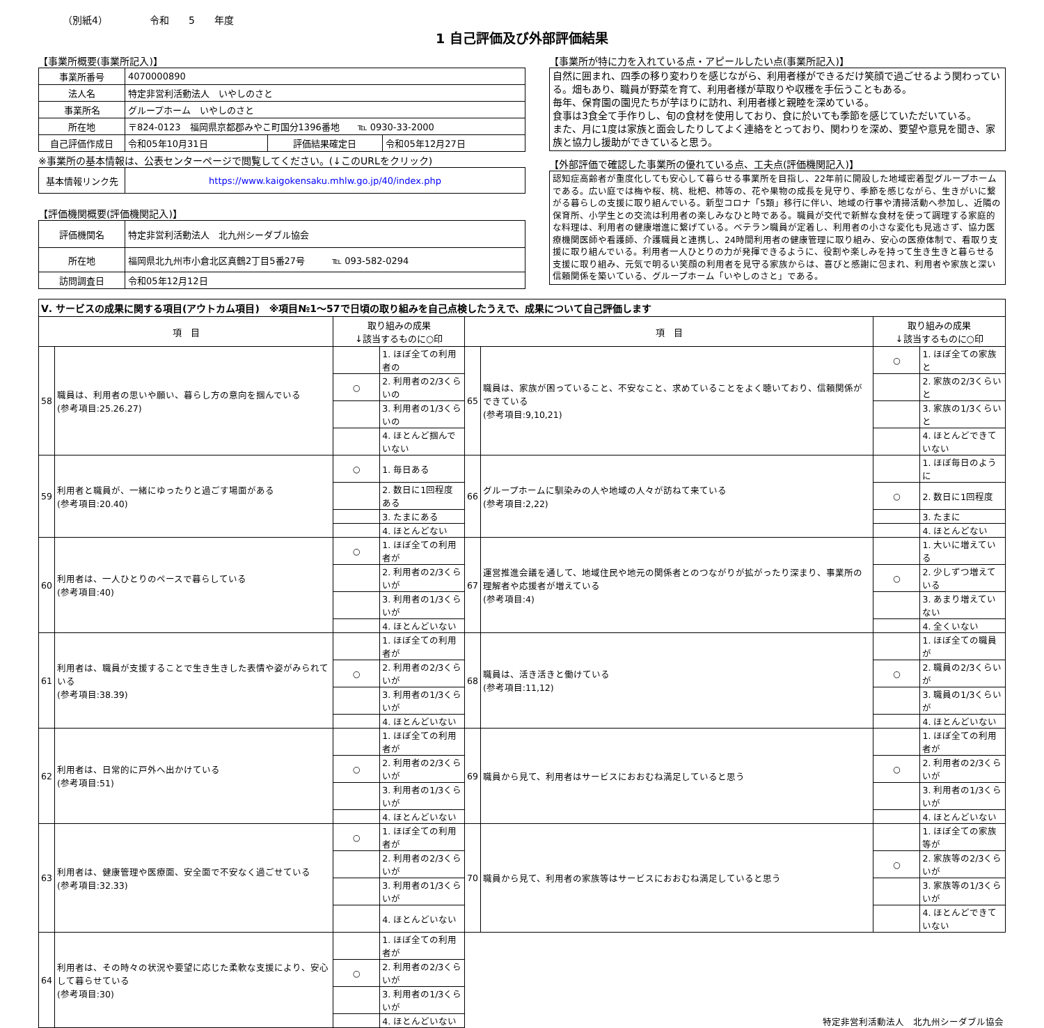（別紙4） 令和　　5　　年度
1 自己評価及び外部評価結果
【事業所概要(事業所記入)】
| 事業所番号 | 4070000890 | | |
| 法人名 | 特定非営利活動法人 いやしのさと | | |
| 事業所名 | グループホーム いやしのさと | | |
| 所在地 | 〒824-0123 福岡県京都郡みやこ町国分1396番地 ℡ 0930-33-2000 | | |
| 自己評価作成日 | 令和05年10月31日 | 評価結果確定日 | 令和05年12月27日 |
※事業所の基本情報は、公表センターページで閲覧してください。(↓このURLをクリック)
| 基本情報リンク先 | https://www.kaigokensaku.mhlw.go.jp/40/index.php |
【評価機関概要(評価機関記入)】
| 評価機関名 | 特定非営利活動法人 北九州シーダブル協会 |
| 所在地 | 福岡県北九州市小倉北区真鶴2丁目5番27号 ℡ 093-582-0294 |
| 訪問調査日 | 令和05年12月12日 |
【事業所が特に力を入れている点・アピールしたい点(事業所記入)】
自然に囲まれ、四季の移り変わりを感じながら、利用者様ができるだけ笑顔で過ごせるよう関わっている。畑もあり、職員が野菜を育て、利用者様が草取りや収穫を手伝うこともある。
毎年、保育園の園児たちが芋ほりに訪れ、利用者様と親睦を深めている。
食事は3食全て手作りし、旬の食材を使用しており、食に於いても季節を感じていただいている。
また、月に1度は家族と面会したりしてよく連絡をとっており、関わりを深め、要望や意見を聞き、家族と協力し援助ができていると思う。
【外部評価で確認した事業所の優れている点、工夫点(評価機関記入)】
認知症高齢者が重度化しても安心して暮らせる事業所を目指し、22年前に開設した地域密着型グループホームである。広い庭では梅や桜、桃、枇杷、柿等の、花や果物の成長を見守り、季節を感じながら、生きがいに繋がる暮らしの支援に取り組んでいる。新型コロナ「5類」移行に伴い、地域の行事や清掃活動へ参加し、近隣の保育所、小学生との交流は利用者の楽しみなひと時である。職員が交代で新鮮な食材を使って調理する家庭的な料理は、利用者の健康増進に繋げている。ベテラン職員が定着し、利用者の小さな変化も見逃さず、協力医療機関医師や看護師、介護職員と連携し、24時間利用者の健康管理に取り組み、安心の医療体制で、看取り支援に取り組んでいる。利用者一人ひとりの力が発揮できるように、役割や楽しみを持って生き生きと暮らせる支援に取り組み、元気で明るい笑顔の利用者を見守る家族からは、喜びと感謝に包まれ、利用者や家族と深い信頼関係を築いている、グループホーム「いやしのさと」である。
| Ⅴ. サービスの成果に関する項目(アウトカム項目) ※項目№1～57で日頃の取り組みを自己点検したうえで、成果について自己評価します | | | | | | | |
| 項 目 | | 取り組みの成果 ↓該当するものに○印 | | 項 目 | | 取り組みの成果 ↓該当するものに○印 | |
| 58 | 職員は、利用者の思いや願い、暮らし方の意向を掴んでいる (参考項目:25.26.27) | | 1. ほぼ全ての利用者の | 65 | 職員は、家族が困っていること、不安なこと、求めていることをよく聴いており、信頼関係ができている (参考項目:9,10,21) | ○ | 1. ほぼ全ての家族と |
| | | ○ | 2. 利用者の2/3くらいの | | | | 2. 家族の2/3くらいと |
| | | | 3. 利用者の1/3くらいの | | | | 3. 家族の1/3くらいと |
| | | | 4. ほとんど掴んでいない | | | | 4. ほとんどできていない |
| 59 | 利用者と職員が、一緒にゆったりと過ごす場面がある (参考項目:20.40) | ○ | 1. 毎日ある | 66 | グループホームに馴染みの人や地域の人々が訪ねて来ている (参考項目:2,22) | | 1. ほぼ毎日のように |
| | | | 2. 数日に1回程度ある | | | ○ | 2. 数日に1回程度 |
| | | | 3. たまにある | | | | 3. たまに |
| | | | 4. ほとんどない | | | | 4. ほとんどない |
| 60 | 利用者は、一人ひとりのペースで暮らしている (参考項目:40) | ○ | 1. ほぼ全ての利用者が | 67 | 運営推進会議を通して、地域住民や地元の関係者とのつながりが拡がったり深まり、事業所の理解者や応援者が増えている (参考項目:4) | | 1. 大いに増えている |
| | | | 2. 利用者の2/3くらいが | | | ○ | 2. 少しずつ増えている |
| | | | 3. 利用者の1/3くらいが | | | | 3. あまり増えていない |
| | | | 4. ほとんどいない | | | | 4. 全くいない |
| 61 | 利用者は、職員が支援することで生き生きした表情や姿がみられている (参考項目:38.39) | | 1. ほぼ全ての利用者が | 68 | 職員は、活き活きと働けている (参考項目:11,12) | | 1. ほぼ全ての職員が |
| | | ○ | 2. 利用者の2/3くらいが | | | ○ | 2. 職員の2/3くらいが |
| | | | 3. 利用者の1/3くらいが | | | | 3. 職員の1/3くらいが |
| | | | 4. ほとんどいない | | | | 4. ほとんどいない |
| 62 | 利用者は、日常的に戸外へ出かけている (参考項目:51) | | 1. ほぼ全ての利用者が | 69 | 職員から見て、利用者はサービスにおおむね満足していると思う | | 1. ほぼ全ての利用者が |
| | | ○ | 2. 利用者の2/3くらいが | | | ○ | 2. 利用者の2/3くらいが |
| | | | 3. 利用者の1/3くらいが | | | | 3. 利用者の1/3くらいが |
| | | | 4. ほとんどいない | | | | 4. ほとんどいない |
| 63 | 利用者は、健康管理や医療面、安全面で不安なく過ごせている (参考項目:32.33) | ○ | 1. ほぼ全ての利用者が | 70 | 職員から見て、利用者の家族等はサービスにおおむね満足していると思う | | 1. ほぼ全ての家族等が |
| | | | 2. 利用者の2/3くらいが | | | ○ | 2. 家族等の2/3くらいが |
| | | | 3. 利用者の1/3くらいが | | | | 3. 家族等の1/3くらいが |
| | | | 4. ほとんどいない | | | | 4. ほとんどできていない |
| 64 | 利用者は、その時々の状況や要望に応じた柔軟な支援により、安心して暮らせている (参考項目:30) | | 1. ほぼ全ての利用者が | 特定非営利活動法人 北九州シーダブル協会 | | | |
| | | ○ | 2. 利用者の2/3くらいが | | | | |
| | | | 3. 利用者の1/3くらいが | | | | |
| | | | 4. ほとんどいない | | | | |